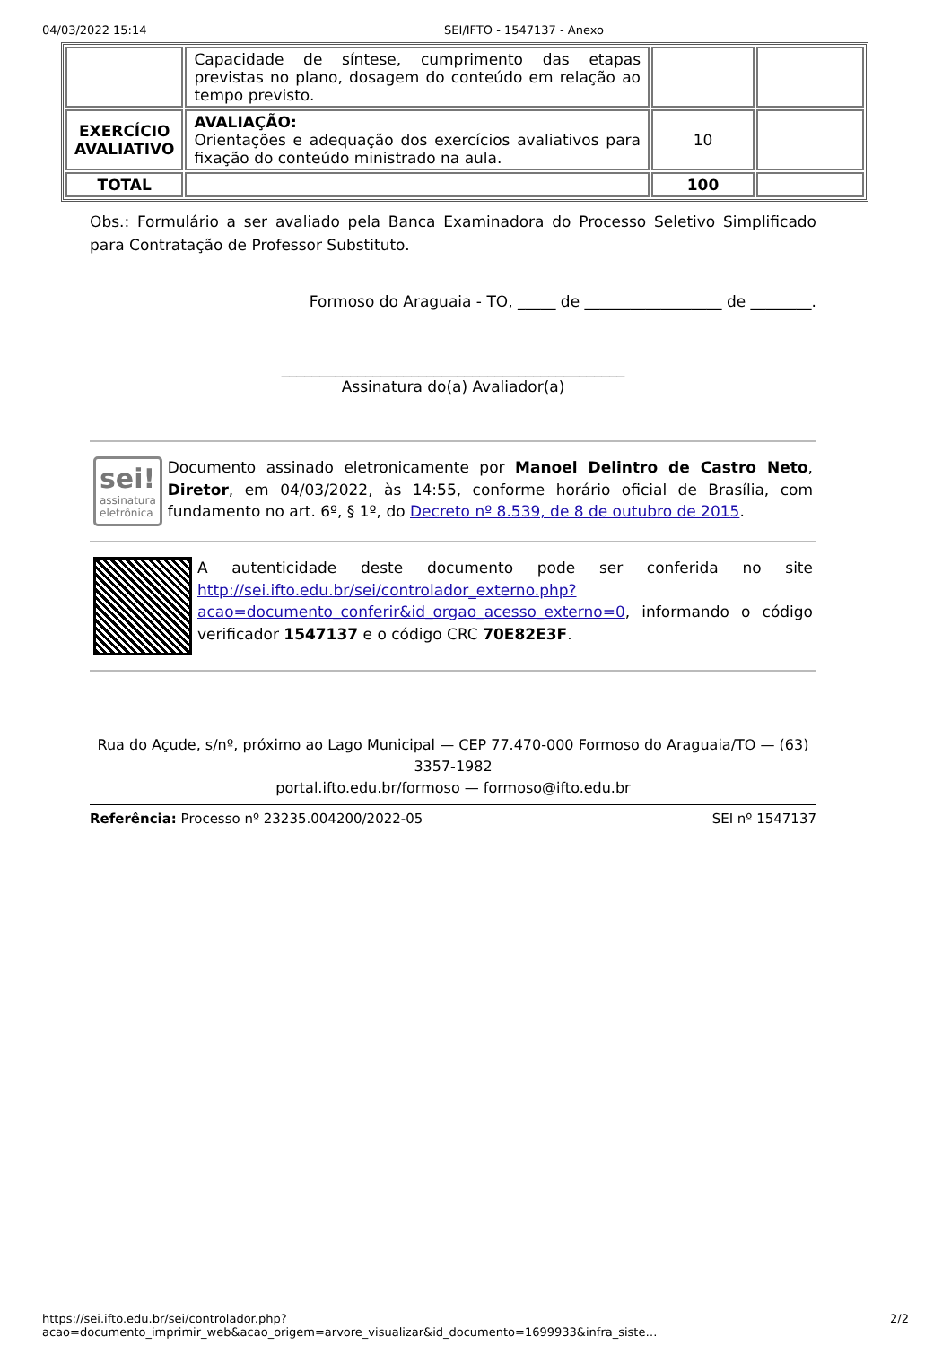04/03/2022 15:14 SEI/IFTO - 1547137 - Anexo
| | Capacidade de síntese, cumprimento das etapas previstas no plano, dosagem do conteúdo em relação ao tempo previsto. | | |
| EXERCÍCIO AVALIATIVO | AVALIAÇÃO: Orientações e adequação dos exercícios avaliativos para fixação do conteúdo ministrado na aula. | 10 | |
| TOTAL | | 100 | |
Obs.: Formulário a ser avaliado pela Banca Examinadora do Processo Seletivo Simplificado para Contratação de Professor Substituto.
Formoso do Araguaia - TO, _____ de __________________ de ________.
_____________________________________________
Assinatura do(a) Avaliador(a)
sei!
assinatura eletrônica
Documento assinado eletronicamente por Manoel Delintro de Castro Neto, Diretor, em 04/03/2022, às 14:55, conforme horário oficial de Brasília, com fundamento no art. 6º, § 1º, do Decreto nº 8.539, de 8 de outubro de 2015.
A autenticidade deste documento pode ser conferida no site http://sei.ifto.edu.br/sei/controlador_externo.php?acao=documento_conferir&id_orgao_acesso_externo=0, informando o código verificador 1547137 e o código CRC 70E82E3F.
Rua do Açude, s/nº, próximo ao Lago Municipal — CEP 77.470-000 Formoso do Araguaia/TO — (63) 3357-1982
portal.ifto.edu.br/formoso — formoso@ifto.edu.br
Referência: Processo nº 23235.004200/2022-05 SEI nº 1547137
https://sei.ifto.edu.br/sei/controlador.php?acao=documento_imprimir_web&acao_origem=arvore_visualizar&id_documento=1699933&infra_siste… 2/2